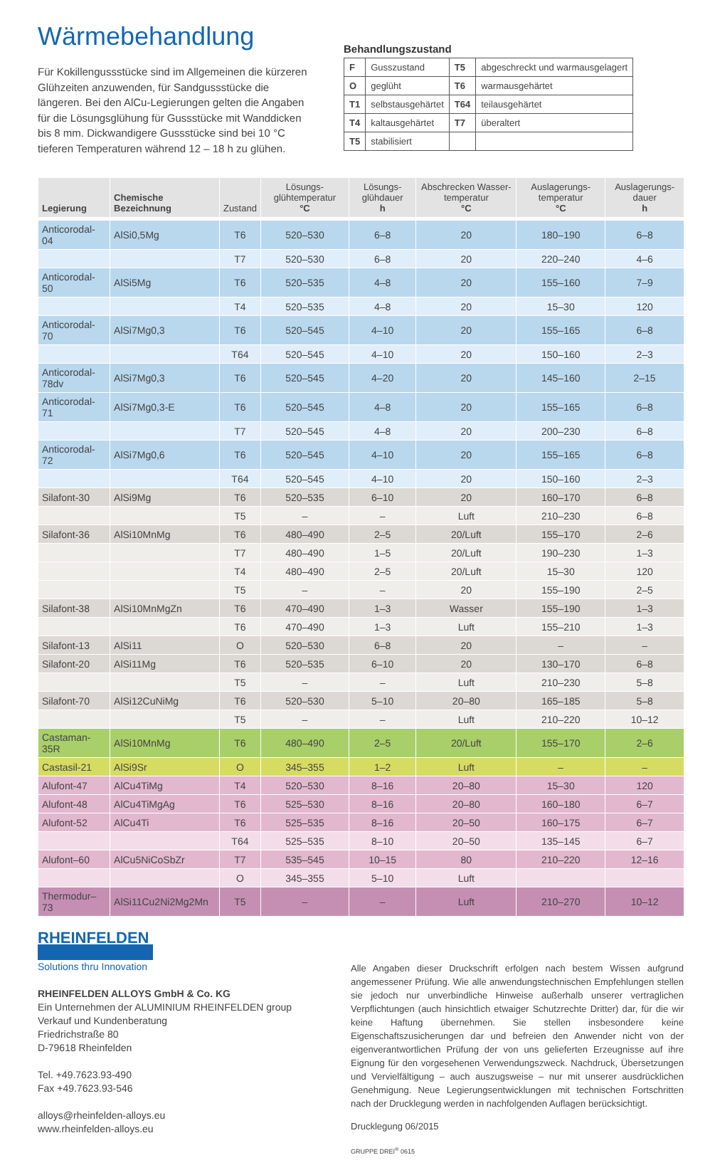Wärmebehandlung
Für Kokillengussstücke sind im Allgemeinen die kürzeren Glühzeiten anzuwenden, für Sandgussstücke die längeren. Bei den AlCu-Legierungen gelten die Angaben für die Lösungsglühung für Gussstücke mit Wanddicken bis 8 mm. Dickwandigere Gussstücke sind bei 10 °C tieferen Temperaturen während 12 – 18 h zu glühen.
Behandlungszustand
| F | Gusszustand | T5 | abgeschreckt und warmausgelagert |
| O | geglüht | T6 | warmausgehärtet |
| T1 | selbstausgehärtet | T64 | teilausgehärtet |
| T4 | kaltausgehärtet | T7 | überaltert |
| T5 | stabilisiert | | |
| Legierung | Chemische Bezeichnung | Zustand | Lösungs-glühtemperatur °C | Lösungs-glühdauer h | Abschrecken Wasser-temperatur °C | Auslagerungs-temperatur °C | Auslagerungs-dauer h |
| --- | --- | --- | --- | --- | --- | --- | --- |
| Anticorodal-04 | AlSi0,5Mg | T6 | 520–530 | 6–8 | 20 | 180–190 | 6–8 |
| | | T7 | 520–530 | 6–8 | 20 | 220–240 | 4–6 |
| Anticorodal-50 | AlSi5Mg | T6 | 520–535 | 4–8 | 20 | 155–160 | 7–9 |
| | | T4 | 520–535 | 4–8 | 20 | 15–30 | 120 |
| Anticorodal-70 | AlSi7Mg0,3 | T6 | 520–545 | 4–10 | 20 | 155–165 | 6–8 |
| | | T64 | 520–545 | 4–10 | 20 | 150–160 | 2–3 |
| Anticorodal-78dv | AlSi7Mg0,3 | T6 | 520–545 | 4–20 | 20 | 145–160 | 2–15 |
| Anticorodal-71 | AlSi7Mg0,3-E | T6 | 520–545 | 4–8 | 20 | 155–165 | 6–8 |
| | | T7 | 520–545 | 4–8 | 20 | 200–230 | 6–8 |
| Anticorodal-72 | AlSi7Mg0,6 | T6 | 520–545 | 4–10 | 20 | 155–165 | 6–8 |
| | | T64 | 520–545 | 4–10 | 20 | 150–160 | 2–3 |
| Silafont-30 | AlSi9Mg | T6 | 520–535 | 6–10 | 20 | 160–170 | 6–8 |
| | | T5 | – | – | Luft | 210–230 | 6–8 |
| Silafont-36 | AlSi10MnMg | T6 | 480–490 | 2–5 | 20/Luft | 155–170 | 2–6 |
| | | T7 | 480–490 | 1–5 | 20/Luft | 190–230 | 1–3 |
| | | T4 | 480–490 | 2–5 | 20/Luft | 15–30 | 120 |
| | | T5 | – | – | 20 | 155–190 | 2–5 |
| Silafont-38 | AlSi10MnMgZn | T6 | 470–490 | 1–3 | Wasser | 155–190 | 1–3 |
| | | T6 | 470–490 | 1–3 | Luft | 155–210 | 1–3 |
| Silafont-13 | AlSi11 | O | 520–530 | 6–8 | 20 | – | – |
| Silafont-20 | AlSi11Mg | T6 | 520–535 | 6–10 | 20 | 130–170 | 6–8 |
| | | T5 | – | – | Luft | 210–230 | 5–8 |
| Silafont-70 | AlSi12CuNiMg | T6 | 520–530 | 5–10 | 20–80 | 165–185 | 5–8 |
| | | T5 | – | – | Luft | 210–220 | 10–12 |
| Castaman-35R | AlSi10MnMg | T6 | 480–490 | 2–5 | 20/Luft | 155–170 | 2–6 |
| Castasil-21 | AlSi9Sr | O | 345–355 | 1–2 | Luft | – | – |
| Alufont-47 | AlCu4TiMg | T4 | 520–530 | 8–16 | 20–80 | 15–30 | 120 |
| Alufont-48 | AlCu4TiMgAg | T6 | 525–530 | 8–16 | 20–80 | 160–180 | 6–7 |
| Alufont-52 | AlCu4Ti | T6 | 525–535 | 8–16 | 20–50 | 160–175 | 6–7 |
| | | T64 | 525–535 | 8–10 | 20–50 | 135–145 | 6–7 |
| Alufont–60 | AlCu5NiCoSbZr | T7 | 535–545 | 10–15 | 80 | 210–220 | 12–16 |
| | | O | 345–355 | 5–10 | Luft | | |
| Thermodur–73 | AlSi11Cu2Ni2Mg2Mn | T5 | – | – | Luft | 210–270 | 10–12 |
RHEINFELDEN
Solutions thru Innovation
RHEINFELDEN ALLOYS GmbH & Co. KG
Ein Unternehmen der ALUMINIUM RHEINFELDEN group
Verkauf und Kundenberatung
Friedrichstraße 80
D-79618 Rheinfelden
Tel. +49.7623.93-490
Fax +49.7623.93-546
alloys@rheinfelden-alloys.eu
www.rheinfelden-alloys.eu
Alle Angaben dieser Druckschrift erfolgen nach bestem Wissen aufgrund angemessener Prüfung. Wie alle anwendungstechnischen Empfehlungen stellen sie jedoch nur unverbindliche Hinweise außerhalb unserer vertraglichen Verpflichtungen (auch hinsichtlich etwaiger Schutzrechte Dritter) dar, für die wir keine Haftung übernehmen. Sie stellen insbesondere keine Eigenschaftszusicherungen dar und befreien den Anwender nicht von der eigenverantwortlichen Prüfung der von uns gelieferten Erzeugnisse auf ihre Eignung für den vorgesehenen Verwendungszweck. Nachdruck, Übersetzungen und Vervielfältigung – auch auszugsweise – nur mit unserer ausdrücklichen Genehmigung. Neue Legierungsentwicklungen mit technischen Fortschritten nach der Drucklegung werden in nachfolgenden Auflagen berücksichtigt.
Drucklegung 06/2015
GRUPPE DREI<sup>®</sup> 0615